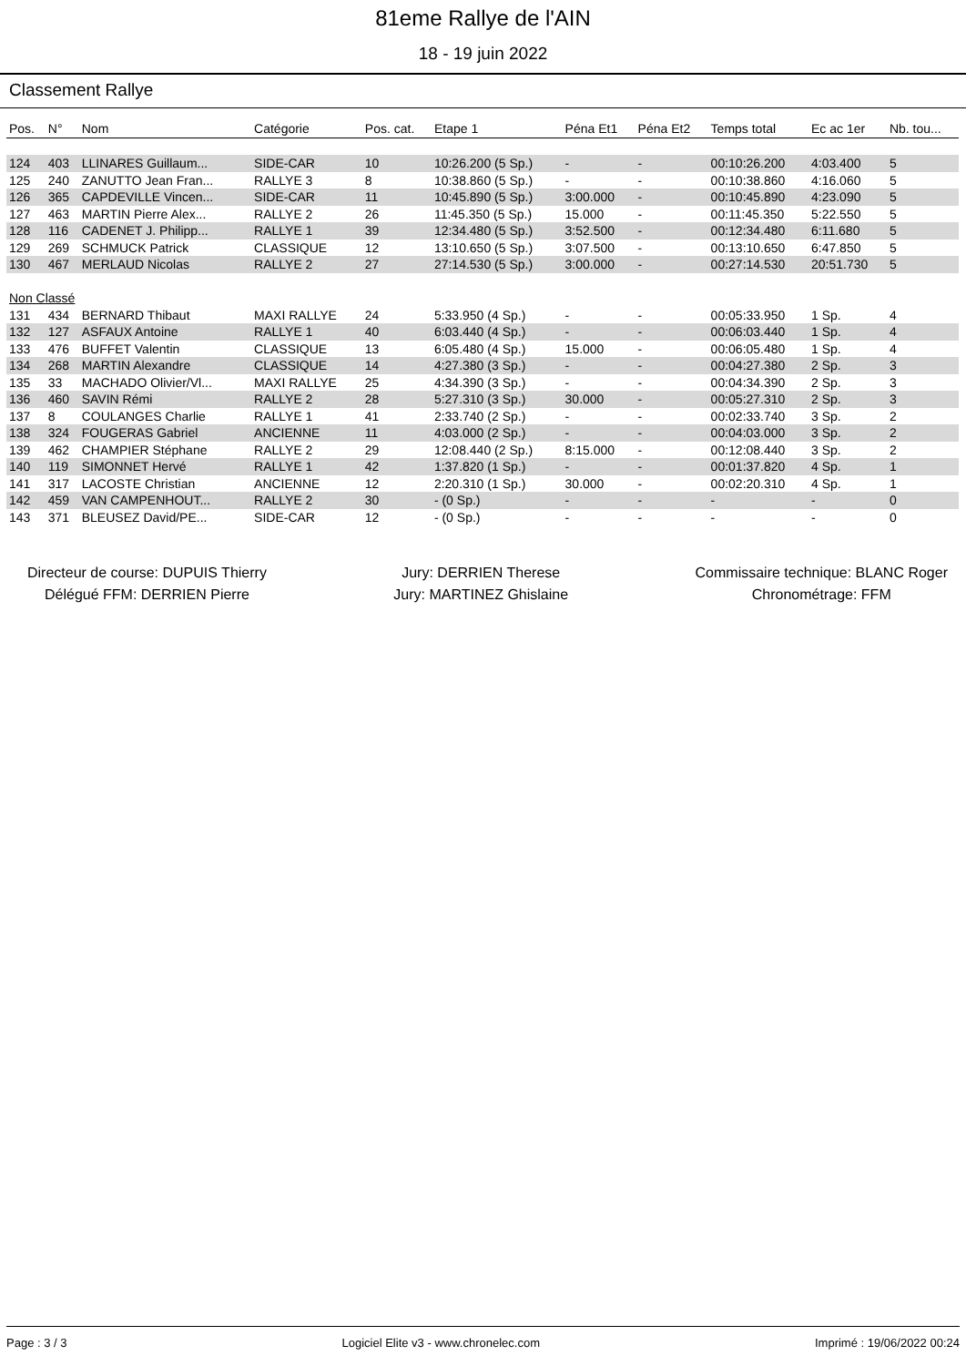81eme Rallye de l'AIN
18 - 19 juin 2022
Classement Rallye
| Pos. | N° | Nom | Catégorie | Pos. cat. | Etape 1 | Péna Et1 | Péna Et2 | Temps total | Ec ac 1er | Nb. tou... |
| --- | --- | --- | --- | --- | --- | --- | --- | --- | --- | --- |
| 124 | 403 | LLINARES Guillaum... | SIDE-CAR | 10 | 10:26.200 (5 Sp.) | - | - | 00:10:26.200 | 4:03.400 | 5 |
| 125 | 240 | ZANUTTO Jean Fran... | RALLYE 3 | 8 | 10:38.860 (5 Sp.) | - | - | 00:10:38.860 | 4:16.060 | 5 |
| 126 | 365 | CAPDEVILLE Vincen... | SIDE-CAR | 11 | 10:45.890 (5 Sp.) | 3:00.000 | - | 00:10:45.890 | 4:23.090 | 5 |
| 127 | 463 | MARTIN Pierre Alex... | RALLYE 2 | 26 | 11:45.350 (5 Sp.) | 15.000 | - | 00:11:45.350 | 5:22.550 | 5 |
| 128 | 116 | CADENET J. Philipp... | RALLYE 1 | 39 | 12:34.480 (5 Sp.) | 3:52.500 | - | 00:12:34.480 | 6:11.680 | 5 |
| 129 | 269 | SCHMUCK Patrick | CLASSIQUE | 12 | 13:10.650 (5 Sp.) | 3:07.500 | - | 00:13:10.650 | 6:47.850 | 5 |
| 130 | 467 | MERLAUD Nicolas | RALLYE 2 | 27 | 27:14.530 (5 Sp.) | 3:00.000 | - | 00:27:14.530 | 20:51.730 | 5 |
| Non Classé | | | | | | | | | | |
| 131 | 434 | BERNARD Thibaut | MAXI RALLYE | 24 | 5:33.950 (4 Sp.) | - | - | 00:05:33.950 | 1 Sp. | 4 |
| 132 | 127 | ASFAUX Antoine | RALLYE 1 | 40 | 6:03.440 (4 Sp.) | - | - | 00:06:03.440 | 1 Sp. | 4 |
| 133 | 476 | BUFFET Valentin | CLASSIQUE | 13 | 6:05.480 (4 Sp.) | 15.000 | - | 00:06:05.480 | 1 Sp. | 4 |
| 134 | 268 | MARTIN Alexandre | CLASSIQUE | 14 | 4:27.380 (3 Sp.) | - | - | 00:04:27.380 | 2 Sp. | 3 |
| 135 | 33 | MACHADO Olivier/Vl... | MAXI RALLYE | 25 | 4:34.390 (3 Sp.) | - | - | 00:04:34.390 | 2 Sp. | 3 |
| 136 | 460 | SAVIN Rémi | RALLYE 2 | 28 | 5:27.310 (3 Sp.) | 30.000 | - | 00:05:27.310 | 2 Sp. | 3 |
| 137 | 8 | COULANGES Charlie | RALLYE 1 | 41 | 2:33.740 (2 Sp.) | - | - | 00:02:33.740 | 3 Sp. | 2 |
| 138 | 324 | FOUGERAS Gabriel | ANCIENNE | 11 | 4:03.000 (2 Sp.) | - | - | 00:04:03.000 | 3 Sp. | 2 |
| 139 | 462 | CHAMPIER Stéphane | RALLYE 2 | 29 | 12:08.440 (2 Sp.) | 8:15.000 | - | 00:12:08.440 | 3 Sp. | 2 |
| 140 | 119 | SIMONNET Hervé | RALLYE 1 | 42 | 1:37.820 (1 Sp.) | - | - | 00:01:37.820 | 4 Sp. | 1 |
| 141 | 317 | LACOSTE Christian | ANCIENNE | 12 | 2:20.310 (1 Sp.) | 30.000 | - | 00:02:20.310 | 4 Sp. | 1 |
| 142 | 459 | VAN CAMPENHOUT... | RALLYE 2 | 30 | - (0 Sp.) | - | - | - | - | 0 |
| 143 | 371 | BLEUSEZ David/PE... | SIDE-CAR | 12 | - (0 Sp.) | - | - | - | - | 0 |
Directeur de course: DUPUIS Thierry
Délégué FFM: DERRIEN Pierre
Jury: DERRIEN Therese
Jury: MARTINEZ Ghislaine
Commissaire technique: BLANC Roger
Chronométrage: FFM
Page : 3 / 3 Logiciel Elite v3 - www.chronelec.com Imprimé : 19/06/2022 00:24